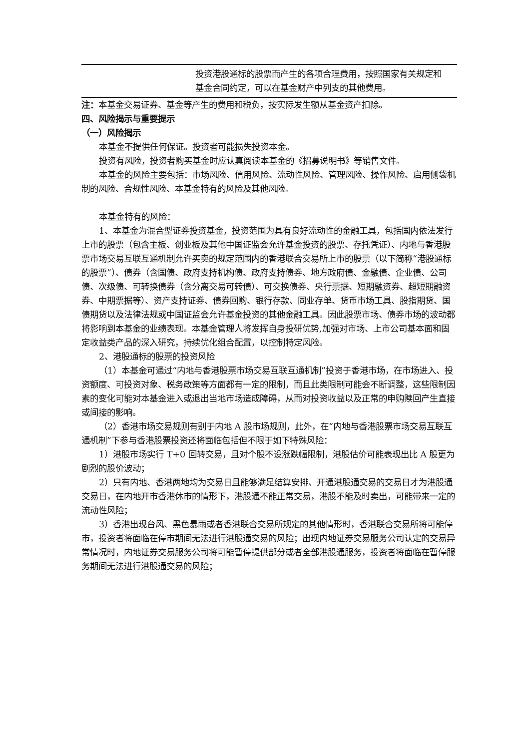| | 投资港股通标的股票而产生的各项合理费用，按照国家有关规定和基金合同约定，可以在基金财产中列支的其他费用。 |
注：本基金交易证券、基金等产生的费用和税负，按实际发生额从基金资产扣除。
四、风险揭示与重要提示
（一）风险揭示
本基金不提供任何保证。投资者可能损失投资本金。
投资有风险，投资者购买基金时应认真阅读本基金的《招募说明书》等销售文件。
本基金的风险主要包括：市场风险、信用风险、流动性风险、管理风险、操作风险、启用侧袋机制的风险、合规性风险、本基金特有的风险及其他风险。
本基金特有的风险：
1、本基金为混合型证券投资基金，投资范围为具有良好流动性的金融工具，包括国内依法发行上市的股票（包含主板、创业板及其他中国证监会允许基金投资的股票、存托凭证）、内地与香港股票市场交易互联互通机制允许买卖的规定范围内的香港联合交易所上市的股票（以下简称“港股通标的股票”）、债券（含国债、政府支持机构债、政府支持债券、地方政府债、金融债、企业债、公司债、次级债、可转换债券（含分离交易可转债）、可交换债券、央行票据、短期融资券、超短期融资券、中期票据等）、资产支持证券、债券回购、银行存款、同业存单、货币市场工具、股指期货、国债期货以及法律法规或中国证监会允许基金投资的其他金融工具。因此股票市场、债券市场的波动都将影响到本基金的业绩表现。本基金管理人将发挥自身投研优势,加强对市场、上市公司基本面和固定收益类产品的深入研究，持续优化组合配置，以控制特定风险。
2、港股通标的股票的投资风险
（1）本基金可通过“内地与香港股票市场交易互联互通机制”投资于香港市场，在市场进入、投资额度、可投资对象、税务政策等方面都有一定的限制，而且此类限制可能会不断调整，这些限制因素的变化可能对本基金进入或退出当地市场造成障碍，从而对投资收益以及正常的申购赎回产生直接或间接的影响。
（2）香港市场交易规则有别于内地 A 股市场规则，此外，在“内地与香港股票市场交易互联互通机制”下参与香港股票投资还将面临包括但不限于如下特殊风险：
1）港股市场实行 T+0 回转交易，且对个股不设涨跌幅限制，港股估价可能表现出比 A 股更为剧烈的股价波动；
2）只有内地、香港两地均为交易日且能够满足结算安排、开通港股通交易的交易日才为港股通交易日，在内地开市香港休市的情形下，港股通不能正常交易，港股不能及时卖出，可能带来一定的流动性风险；
3）香港出现台风、黑色暴雨或者香港联合交易所规定的其他情形时，香港联合交易所将可能停市，投资者将面临在停市期间无法进行港股通交易的风险；出现内地证券交易服务公司认定的交易异常情况时，内地证券交易服务公司将可能暂停提供部分或者全部港股通服务，投资者将面临在暂停服务期间无法进行港股通交易的风险；